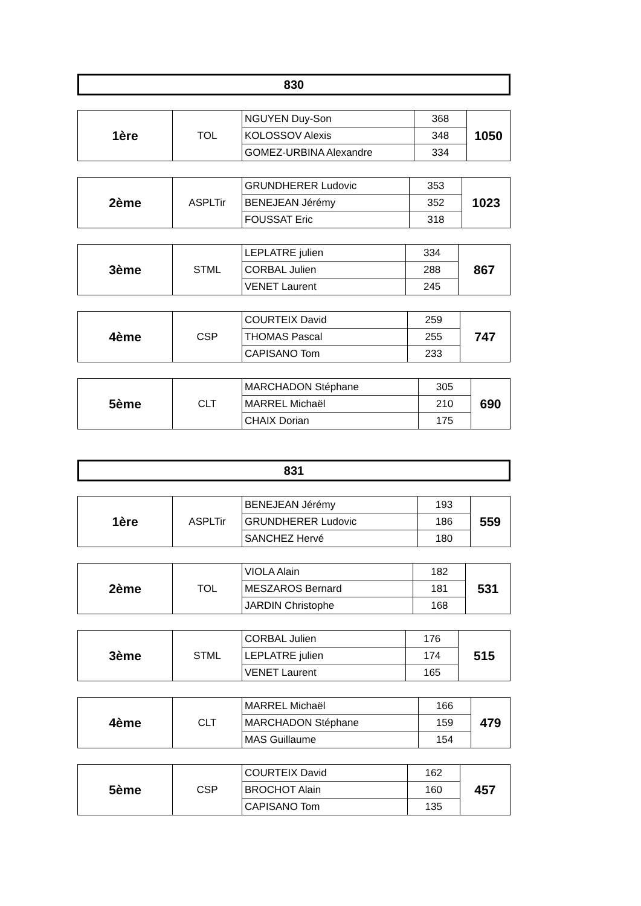830
| 1ère | TOL | NGUYEN Duy-Son | 368 | 1050 |
| | | KOLOSSOV Alexis | 348 | |
| | | GOMEZ-URBINA Alexandre | 334 | |
| 2ème | ASPLTir | GRUNDHERER Ludovic | 353 | 1023 |
| | | BENEJEAN Jérémy | 352 | |
| | | FOUSSAT Eric | 318 | |
| 3ème | STML | LEPLATRE julien | 334 | 867 |
| | | CORBAL Julien | 288 | |
| | | VENET Laurent | 245 | |
| 4ème | CSP | COURTEIX David | 259 | 747 |
| | | THOMAS Pascal | 255 | |
| | | CAPISANO Tom | 233 | |
| 5ème | CLT | MARCHADON Stéphane | 305 | 690 |
| | | MARREL Michaël | 210 | |
| | | CHAIX Dorian | 175 | |
831
| 1ère | ASPLTir | BENEJEAN Jérémy | 193 | 559 |
| | | GRUNDHERER Ludovic | 186 | |
| | | SANCHEZ Hervé | 180 | |
| 2ème | TOL | VIOLA Alain | 182 | 531 |
| | | MESZAROS Bernard | 181 | |
| | | JARDIN Christophe | 168 | |
| 3ème | STML | CORBAL Julien | 176 | 515 |
| | | LEPLATRE julien | 174 | |
| | | VENET Laurent | 165 | |
| 4ème | CLT | MARREL Michaël | 166 | 479 |
| | | MARCHADON Stéphane | 159 | |
| | | MAS Guillaume | 154 | |
| 5ème | CSP | COURTEIX David | 162 | 457 |
| | | BROCHOT Alain | 160 | |
| | | CAPISANO Tom | 135 | |